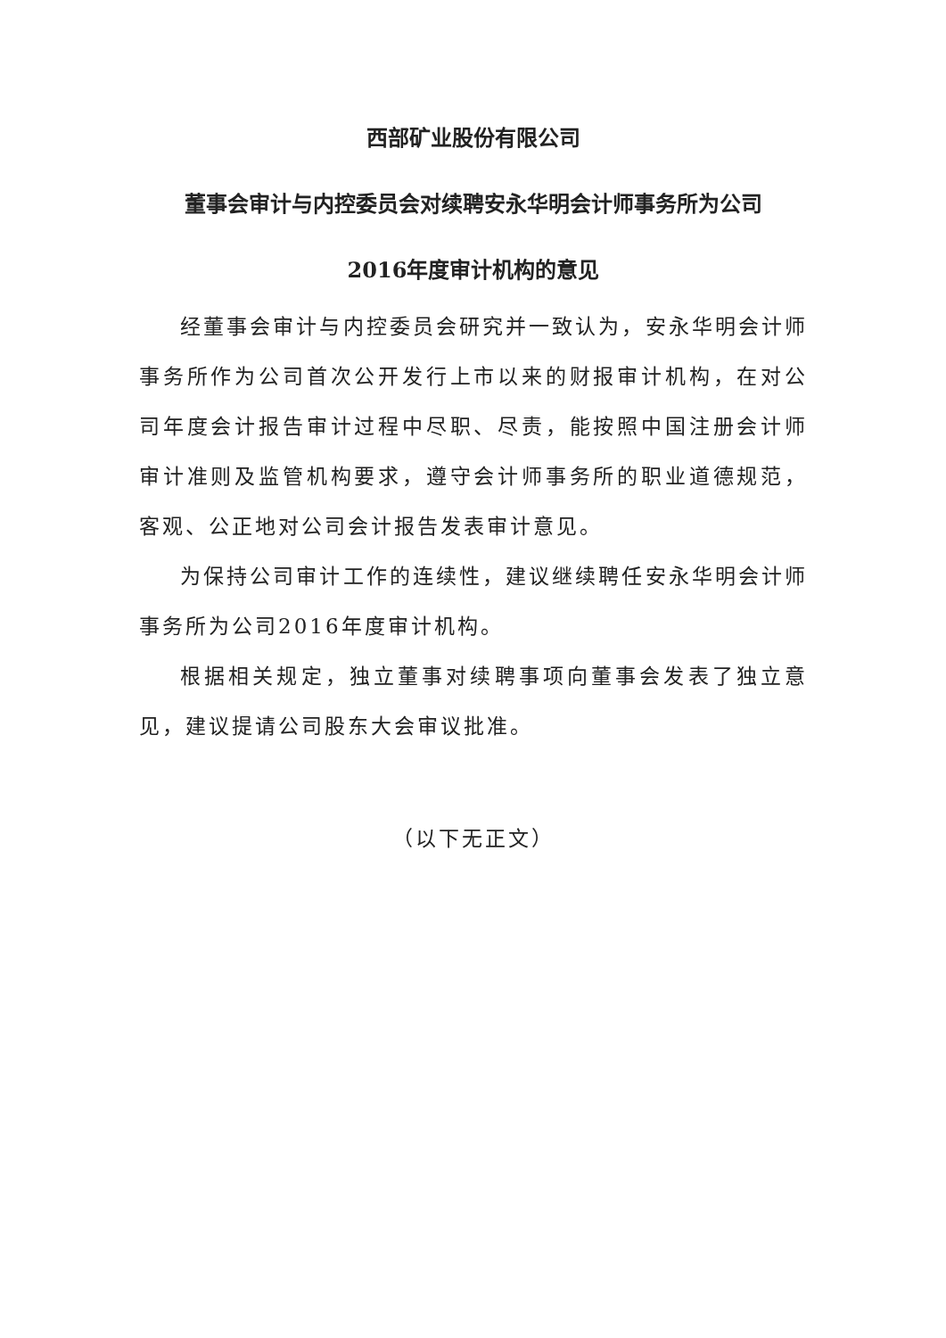西部矿业股份有限公司
董事会审计与内控委员会对续聘安永华明会计师事务所为公司
2016年度审计机构的意见
经董事会审计与内控委员会研究并一致认为，安永华明会计师事务所作为公司首次公开发行上市以来的财报审计机构，在对公司年度会计报告审计过程中尽职、尽责，能按照中国注册会计师审计准则及监管机构要求，遵守会计师事务所的职业道德规范，客观、公正地对公司会计报告发表审计意见。
为保持公司审计工作的连续性，建议继续聘任安永华明会计师事务所为公司2016年度审计机构。
根据相关规定，独立董事对续聘事项向董事会发表了独立意见，建议提请公司股东大会审议批准。
（以下无正文）